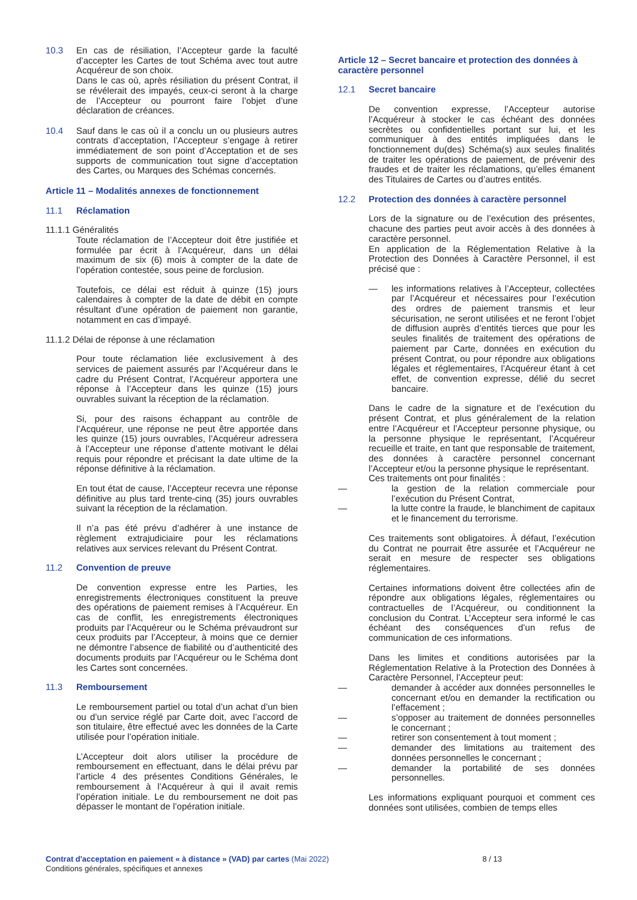10.3 En cas de résiliation, l’Accepteur garde la faculté d’accepter les Cartes de tout Schéma avec tout autre Acquéreur de son choix.
Dans le cas où, après résiliation du présent Contrat, il se révélerait des impayés, ceux-ci seront à la charge de l’Accepteur ou pourront faire l’objet d’une déclaration de créances.
10.4 Sauf dans le cas où il a conclu un ou plusieurs autres contrats d’acceptation, l’Accepteur s’engage à retirer immédiatement de son point d’Acceptation et de ses supports de communication tout signe d’acceptation des Cartes, ou Marques des Schémas concernés.
Article 11 – Modalités annexes de fonctionnement
11.1 Réclamation
11.1.1 Généralités
Toute réclamation de l’Accepteur doit être justifiée et formulée par écrit à l’Acquéreur, dans un délai maximum de six (6) mois à compter de la date de l’opération contestée, sous peine de forclusion.
Toutefois, ce délai est réduit à quinze (15) jours calendaires à compter de la date de débit en compte résultant d’une opération de paiement non garantie, notamment en cas d’impayé.
11.1.2 Délai de réponse à une réclamation
Pour toute réclamation liée exclusivement à des services de paiement assurés par l’Acquéreur dans le cadre du Présent Contrat, l’Acquéreur apportera une réponse à l’Accepteur dans les quinze (15) jours ouvrables suivant la réception de la réclamation.
Si, pour des raisons échappant au contrôle de l’Acquéreur, une réponse ne peut être apportée dans les quinze (15) jours ouvrables, l’Acquéreur adressera à l’Accepteur une réponse d’attente motivant le délai requis pour répondre et précisant la date ultime de la réponse définitive à la réclamation.
En tout état de cause, l’Accepteur recevra une réponse définitive au plus tard trente-cinq (35) jours ouvrables suivant la réception de la réclamation.
Il n’a pas été prévu d’adhérer à une instance de règlement extrajudiciaire pour les réclamations relatives aux services relevant du Présent Contrat.
11.2 Convention de preuve
De convention expresse entre les Parties, les enregistrements électroniques constituent la preuve des opérations de paiement remises à l’Acquéreur. En cas de conflit, les enregistrements électroniques produits par l’Acquéreur ou le Schéma prévaudront sur ceux produits par l’Accepteur, à moins que ce dernier ne démontre l’absence de fiabilité ou d’authenticité des documents produits par l’Acquéreur ou le Schéma dont les Cartes sont concernées.
11.3 Remboursement
Le remboursement partiel ou total d’un achat d’un bien ou d’un service réglé par Carte doit, avec l’accord de son titulaire, être effectué avec les données de la Carte utilisée pour l’opération initiale.
L’Accepteur doit alors utiliser la procédure de remboursement en effectuant, dans le délai prévu par l’article 4 des présentes Conditions Générales, le remboursement à l’Acquéreur à qui il avait remis l’opération initiale. Le du remboursement ne doit pas dépasser le montant de l’opération initiale.
Article 12 – Secret bancaire et protection des données à caractère personnel
12.1 Secret bancaire
De convention expresse, l’Accepteur autorise l’Acquéreur à stocker le cas échéant des données secrètes ou confidentielles portant sur lui, et les communiquer à des entités impliquées dans le fonctionnement du(des) Schéma(s) aux seules finalités de traiter les opérations de paiement, de prévenir des fraudes et de traiter les réclamations, qu’elles émanent des Titulaires de Cartes ou d’autres entités.
12.2 Protection des données à caractère personnel
Lors de la signature ou de l’exécution des présentes, chacune des parties peut avoir accès à des données à caractère personnel.
En application de la Réglementation Relative à la Protection des Données à Caractère Personnel, il est précisé que :
— les informations relatives à l’Accepteur, collectées par l’Acquéreur et nécessaires pour l’exécution des ordres de paiement transmis et leur sécurisation, ne seront utilisées et ne feront l’objet de diffusion auprès d’entités tierces que pour les seules finalités de traitement des opérations de paiement par Carte, données en exécution du présent Contrat, ou pour répondre aux obligations légales et réglementaires, l’Acquéreur étant à cet effet, de convention expresse, délié du secret bancaire.
Dans le cadre de la signature et de l’exécution du présent Contrat, et plus généralement de la relation entre l’Acquéreur et l’Accepteur personne physique, ou la personne physique le représentant, l’Acquéreur recueille et traite, en tant que responsable de traitement, des données à caractère personnel concernant l’Accepteur et/ou la personne physique le représentant.
Ces traitements ont pour finalités :
— la gestion de la relation commerciale pour l’exécution du Présent Contrat,
— la lutte contre la fraude, le blanchiment de capitaux et le financement du terrorisme.
Ces traitements sont obligatoires. À défaut, l’exécution du Contrat ne pourrait être assurée et l’Acquéreur ne serait en mesure de respecter ses obligations réglementaires.
Certaines informations doivent être collectées afin de répondre aux obligations légales, réglementaires ou contractuelles de l’Acquéreur, ou conditionnent la conclusion du Contrat. L’Accepteur sera informé le cas échéant des conséquences d’un refus de communication de ces informations.
Dans les limites et conditions autorisées par la Réglementation Relative à la Protection des Données à Caractère Personnel, l’Accepteur peut:
— demander à accéder aux données personnelles le concernant et/ou en demander la rectification ou l’effacement ;
— s’opposer au traitement de données personnelles le concernant ;
— retirer son consentement à tout moment ;
— demander des limitations au traitement des données personnelles le concernant ;
— demander la portabilité de ses données personnelles.
Les informations expliquant pourquoi et comment ces données sont utilisées, combien de temps elles
Contrat d'acceptation en paiement « à distance » (VAD) par cartes (Mai 2022)
Conditions générales, spécifiques et annexes
8 / 13